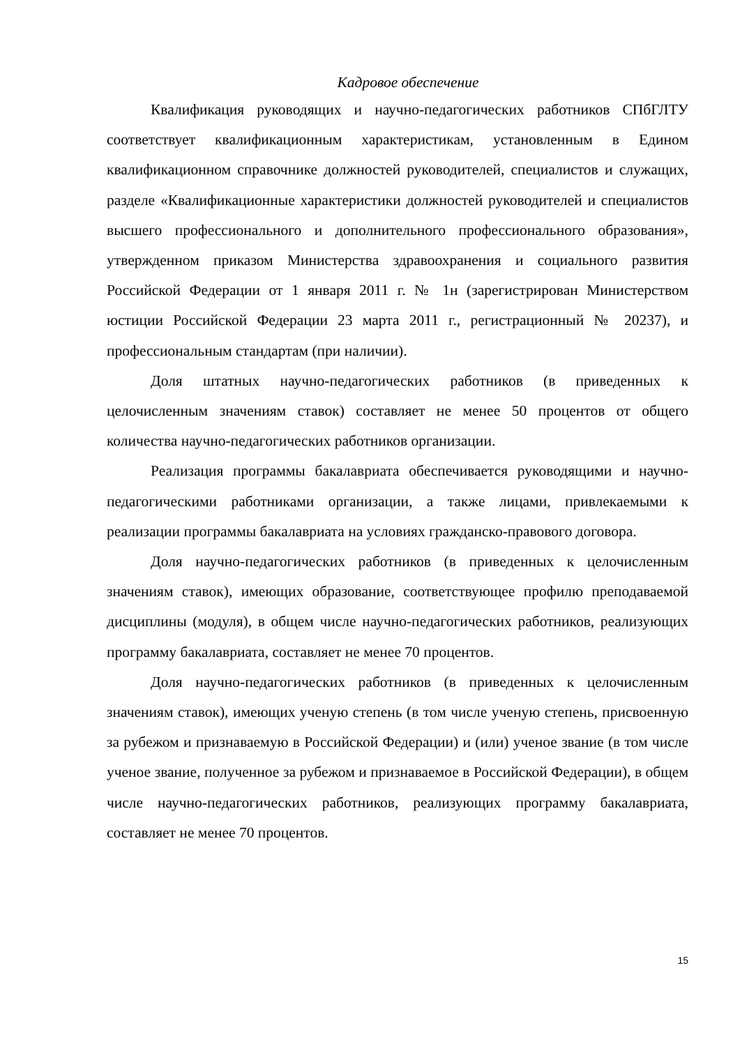Кадровое обеспечение
Квалификация руководящих и научно-педагогических работников СПбГЛТУ соответствует квалификационным характеристикам, установленным в Едином квалификационном справочнике должностей руководителей, специалистов и служащих, разделе «Квалификационные характеристики должностей руководителей и специалистов высшего профессионального и дополнительного профессионального образования», утвержденном приказом Министерства здравоохранения и социального развития Российской Федерации от 1 января 2011 г. № 1н (зарегистрирован Министерством юстиции Российской Федерации 23 марта 2011 г., регистрационный № 20237), и профессиональным стандартам (при наличии).
Доля штатных научно-педагогических работников (в приведенных к целочисленным значениям ставок) составляет не менее 50 процентов от общего количества научно-педагогических работников организации.
Реализация программы бакалавриата обеспечивается руководящими и научно-педагогическими работниками организации, а также лицами, привлекаемыми к реализации программы бакалавриата на условиях гражданско-правового договора.
Доля научно-педагогических работников (в приведенных к целочисленным значениям ставок), имеющих образование, соответствующее профилю преподаваемой дисциплины (модуля), в общем числе научно-педагогических работников, реализующих программу бакалавриата, составляет не менее 70 процентов.
Доля научно-педагогических работников (в приведенных к целочисленным значениям ставок), имеющих ученую степень (в том числе ученую степень, присвоенную за рубежом и признаваемую в Российской Федерации) и (или) ученое звание (в том числе ученое звание, полученное за рубежом и признаваемое в Российской Федерации), в общем числе научно-педагогических работников, реализующих программу бакалавриата, составляет не менее 70 процентов.
15